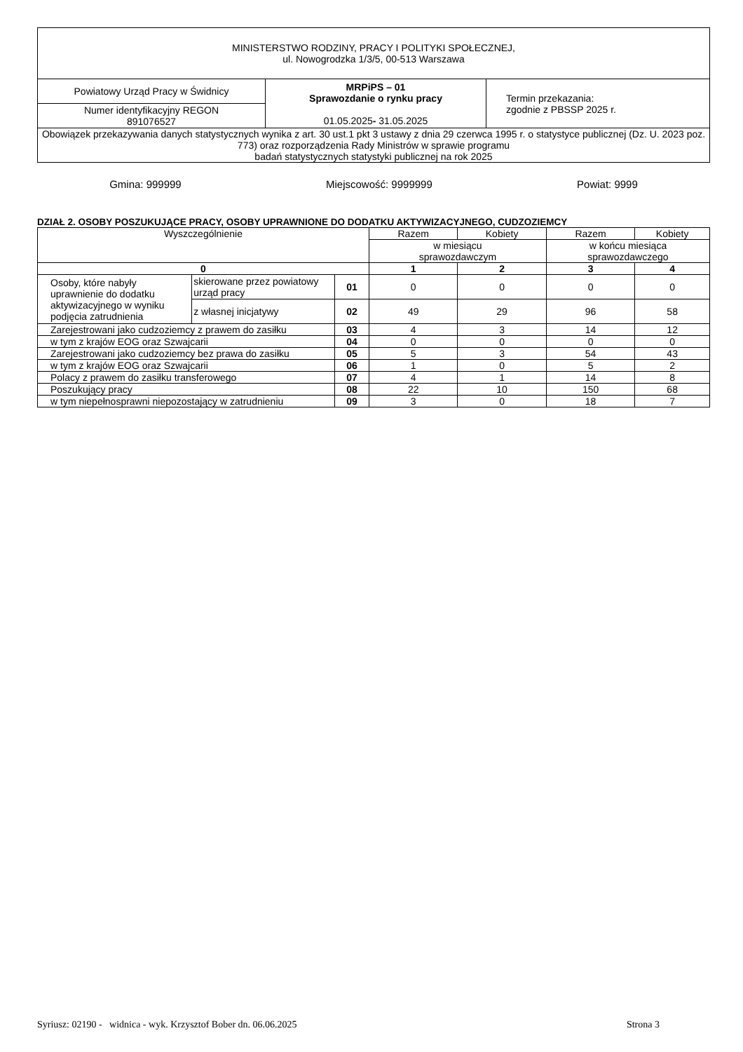| MINISTERSTWO RODZINY, PRACY I POLITYKI SPOŁECZNEJ, ul. Nowogrodzka 1/3/5, 00-513 Warszawa | | |
| Powiatowy Urząd Pracy w Świdnicy | MRPiPS – 01 Sprawozdanie o rynku pracy 01.05.2025 - 31.05.2025 | Termin przekazania: zgodnie z PBSSP 2025 r. |
| Numer identyfikacyjny REGON 891076527 | | |
| Obowiązek przekazywania danych statystycznych wynika z art. 30 ust.1 pkt 3 ustawy z dnia 29 czerwca 1995 r. o statystyce publicznej (Dz. U. 2023 poz. 773) oraz rozporządzenia Rady Ministrów w sprawie programu badań statystycznych statystyki publicznej na rok 2025 | | |
Gmina: 999999 Miejscowość: 9999999 Powiat: 9999
DZIAŁ 2. OSOBY POSZUKUJĄCE PRACY, OSOBY UPRAWNIONE DO DODATKU AKTYWIZACYJNEGO, CUDZOZIEMCY
| Wyszczególnienie | | | Razem | Kobiety | Razem | Kobiety |
| --- | --- | --- | --- | --- | --- | --- |
| | | | w miesiącu sprawozdawczym | | w końcu miesiąca sprawozdawczego | |
| 0 | | | 1 | 2 | 3 | 4 |
| Osoby, które nabyły uprawnienie do dodatku aktywizacyjnego w wyniku podjęcia zatrudnienia | skierowane przez powiatowy urząd pracy | 01 | 0 | 0 | 0 | 0 |
| | z własnej inicjatywy | 02 | 49 | 29 | 96 | 58 |
| Zarejestrowani jako cudzoziemcy z prawem do zasiłku | | 03 | 4 | 3 | 14 | 12 |
| w tym z krajów EOG oraz Szwajcarii | | 04 | 0 | 0 | 0 | 0 |
| Zarejestrowani jako cudzoziemcy bez prawa do zasiłku | | 05 | 5 | 3 | 54 | 43 |
| w tym z krajów EOG oraz Szwajcarii | | 06 | 1 | 0 | 5 | 2 |
| Polacy z prawem do zasiłku transferowego | | 07 | 4 | 1 | 14 | 8 |
| Poszukujący pracy | | 08 | 22 | 10 | 150 | 68 |
| w tym niepełnosprawni niepozostający w zatrudnieniu | | 09 | 3 | 0 | 18 | 7 |
Syriusz: 02190 - widnica - wyk. Krzysztof Bober dn. 06.06.2025 Strona 3